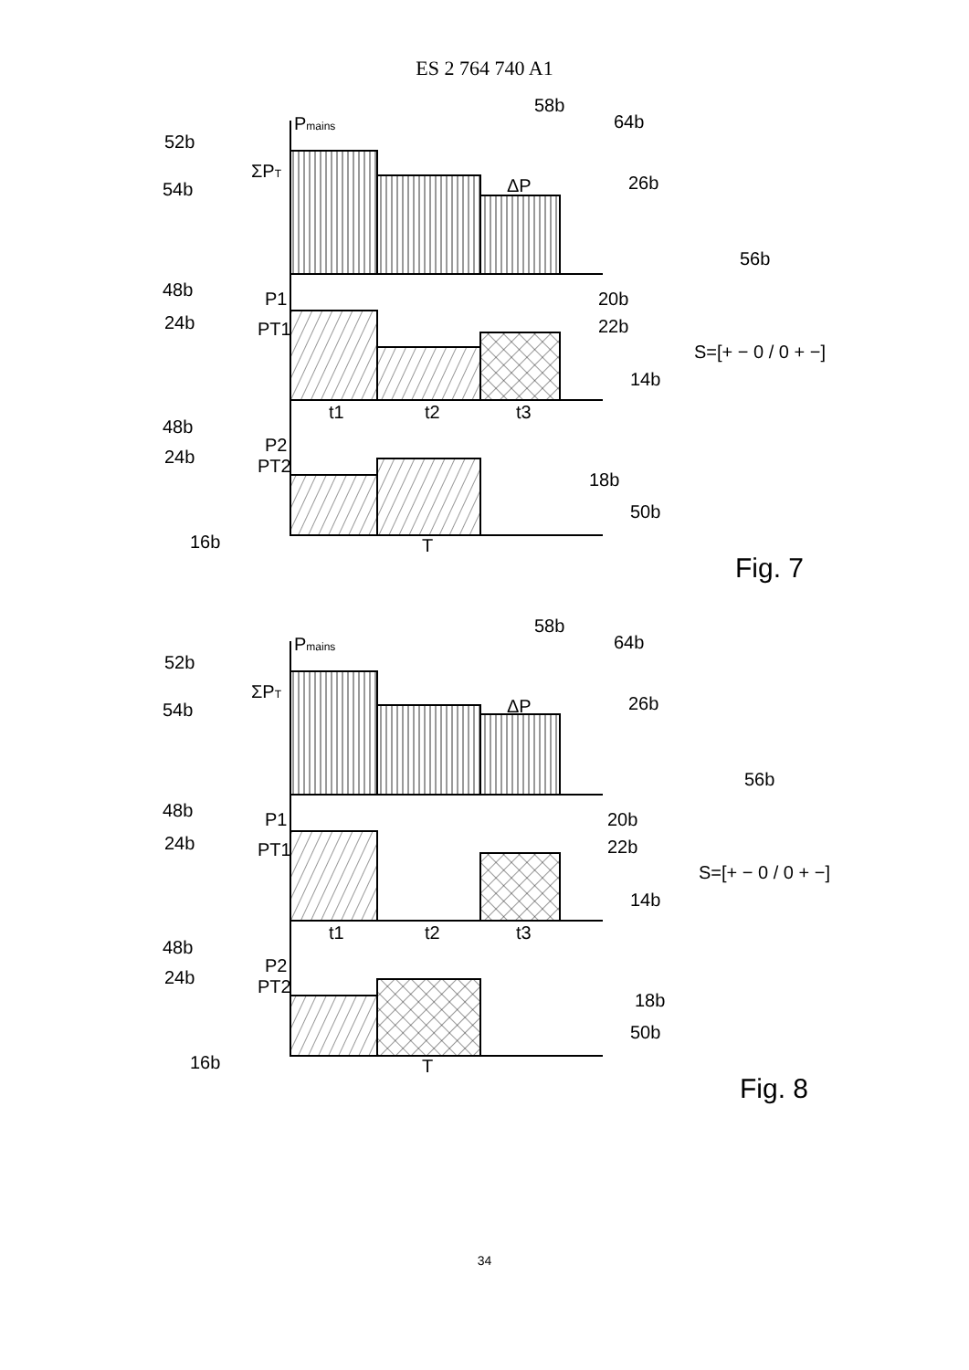ES 2 764 740 A1
Pmains
52b
54b
ΣPT
ΔP
58b
64b
26b
48b
P1
24b
PT1
20b
22b
14b
56b
S=[+ − 0 / 0 + −]
t1
t2
t3
48b
P2
24b
PT2
18b
50b
16b
T
Fig. 7
Pmains
52b
54b
ΣPT
ΔP
58b
64b
26b
48b
P1
24b
PT1
20b
22b
14b
56b
S=[+ − 0 / 0 + −]
t1
t2
t3
48b
P2
24b
PT2
18b
50b
16b
T
Fig. 8
34